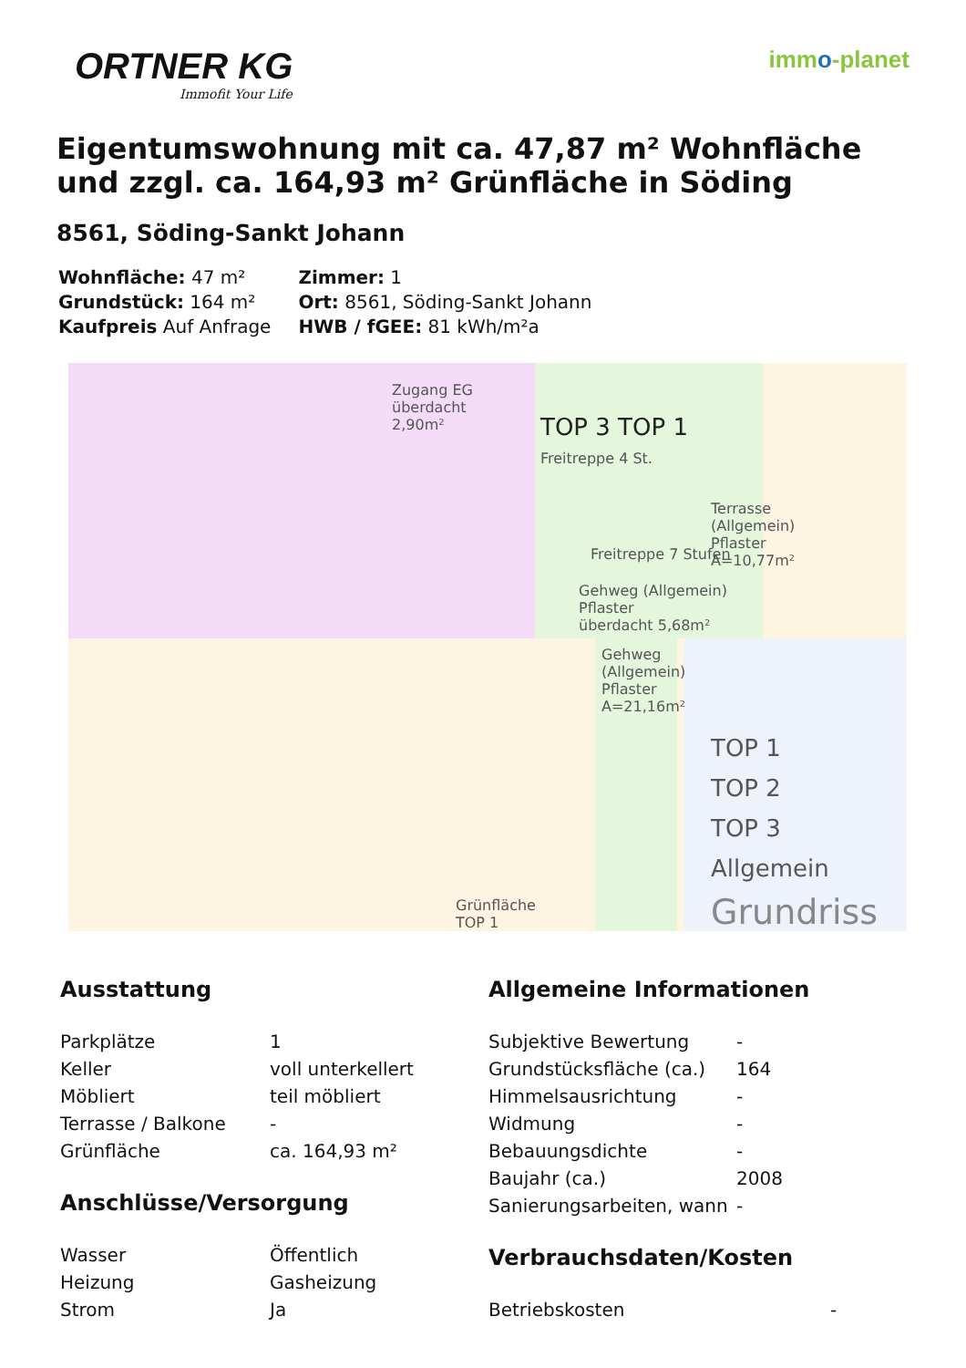ORTNER KG
Immofit Your Life
immo-planet
Eigentumswohnung mit ca. 47,87 m² Wohnfläche und zzgl. ca. 164,93 m² Grünfläche in Söding
8561, Söding-Sankt Johann
| Wohnfläche: 47 m² | Zimmer: 1 |
| Grundstück: 164 m² | Ort: 8561, Söding-Sankt Johann |
| Kaufpreis Auf Anfrage | HWB / fGEE: 81 kWh/m²a |
Zugang EG
überdacht
2,90m²
TOP 3 TOP 1
Freitreppe 4 St.
Terrasse
(Allgemein)
Pflaster
A=10,77m²
Freitreppe 7 Stufen
Gehweg (Allgemein)
Pflaster
überdacht 5,68m²
Gehweg
(Allgemein)
Pflaster
A=21,16m²
Grünfläche
TOP 1
TOP 1
TOP 2
TOP 3
Allgemein
Grundriss
Ausstattung
| Parkplätze | 1 |
| Keller | voll unterkellert |
| Möbliert | teil möbliert |
| Terrasse / Balkone | - |
| Grünfläche | ca. 164,93 m² |
Anschlüsse/Versorgung
| Wasser | Öffentlich |
| Heizung | Gasheizung |
| Strom | Ja |
Allgemeine Informationen
| Subjektive Bewertung | - |
| Grundstücksfläche (ca.) | 164 |
| Himmelsausrichtung | - |
| Widmung | - |
| Bebauungsdichte | - |
| Baujahr (ca.) | 2008 |
| Sanierungsarbeiten, wann | - |
Verbrauchsdaten/Kosten
| Betriebskosten | - |